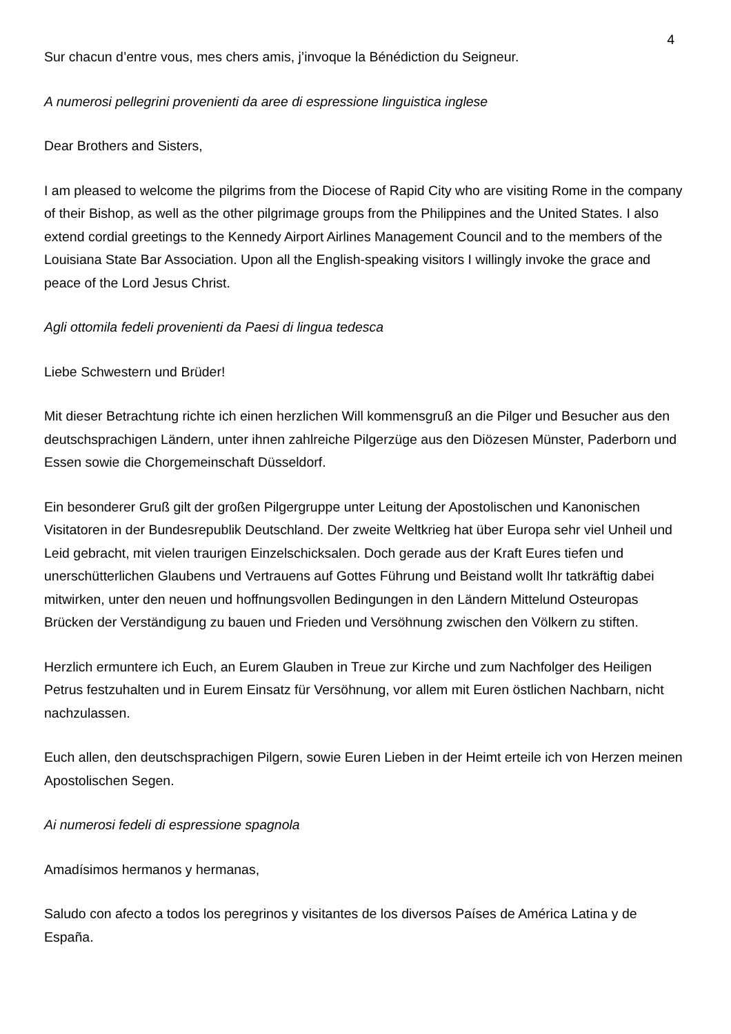4
Sur chacun d’entre vous, mes chers amis, j’invoque la Bénédiction du Seigneur.
A numerosi pellegrini provenienti da aree di espressione linguistica inglese
Dear Brothers and Sisters,
I am pleased to welcome the pilgrims from the Diocese of Rapid City who are visiting Rome in the company of their Bishop, as well as the other pilgrimage groups from the Philippines and the United States. I also extend cordial greetings to the Kennedy Airport Airlines Management Council and to the members of the Louisiana State Bar Association. Upon all the English-speaking visitors I willingly invoke the grace and peace of the Lord Jesus Christ.
Agli ottomila fedeli provenienti da Paesi di lingua tedesca
Liebe Schwestern und Brüder!
Mit dieser Betrachtung richte ich einen herzlichen Will kommensgruß an die Pilger und Besucher aus den deutschsprachigen Ländern, unter ihnen zahlreiche Pilgerzüge aus den Diözesen Münster, Paderborn und Essen sowie die Chorgemeinschaft Düsseldorf.
Ein besonderer Gruß gilt der großen Pilgergruppe unter Leitung der Apostolischen und Kanonischen Visitatoren in der Bundesrepublik Deutschland. Der zweite Weltkrieg hat über Europa sehr viel Unheil und Leid gebracht, mit vielen traurigen Einzelschicksalen. Doch gerade aus der Kraft Eures tiefen und unerschütterlichen Glaubens und Vertrauens auf Gottes Führung und Beistand wollt Ihr tatkräftig dabei mitwirken, unter den neuen und hoffnungsvollen Bedingungen in den Ländern Mittelund Osteuropas Brücken der Verständigung zu bauen und Frieden und Versöhnung zwischen den Völkern zu stiften.
Herzlich ermuntere ich Euch, an Eurem Glauben in Treue zur Kirche und zum Nachfolger des Heiligen Petrus festzuhalten und in Eurem Einsatz für Versöhnung, vor allem mit Euren östlichen Nachbarn, nicht nachzulassen.
Euch allen, den deutschsprachigen Pilgern, sowie Euren Lieben in der Heimt erteile ich von Herzen meinen Apostolischen Segen.
Ai numerosi fedeli di espressione spagnola
Amadísimos hermanos y hermanas,
Saludo con afecto a todos los peregrinos y visitantes de los diversos Países de América Latina y de España.